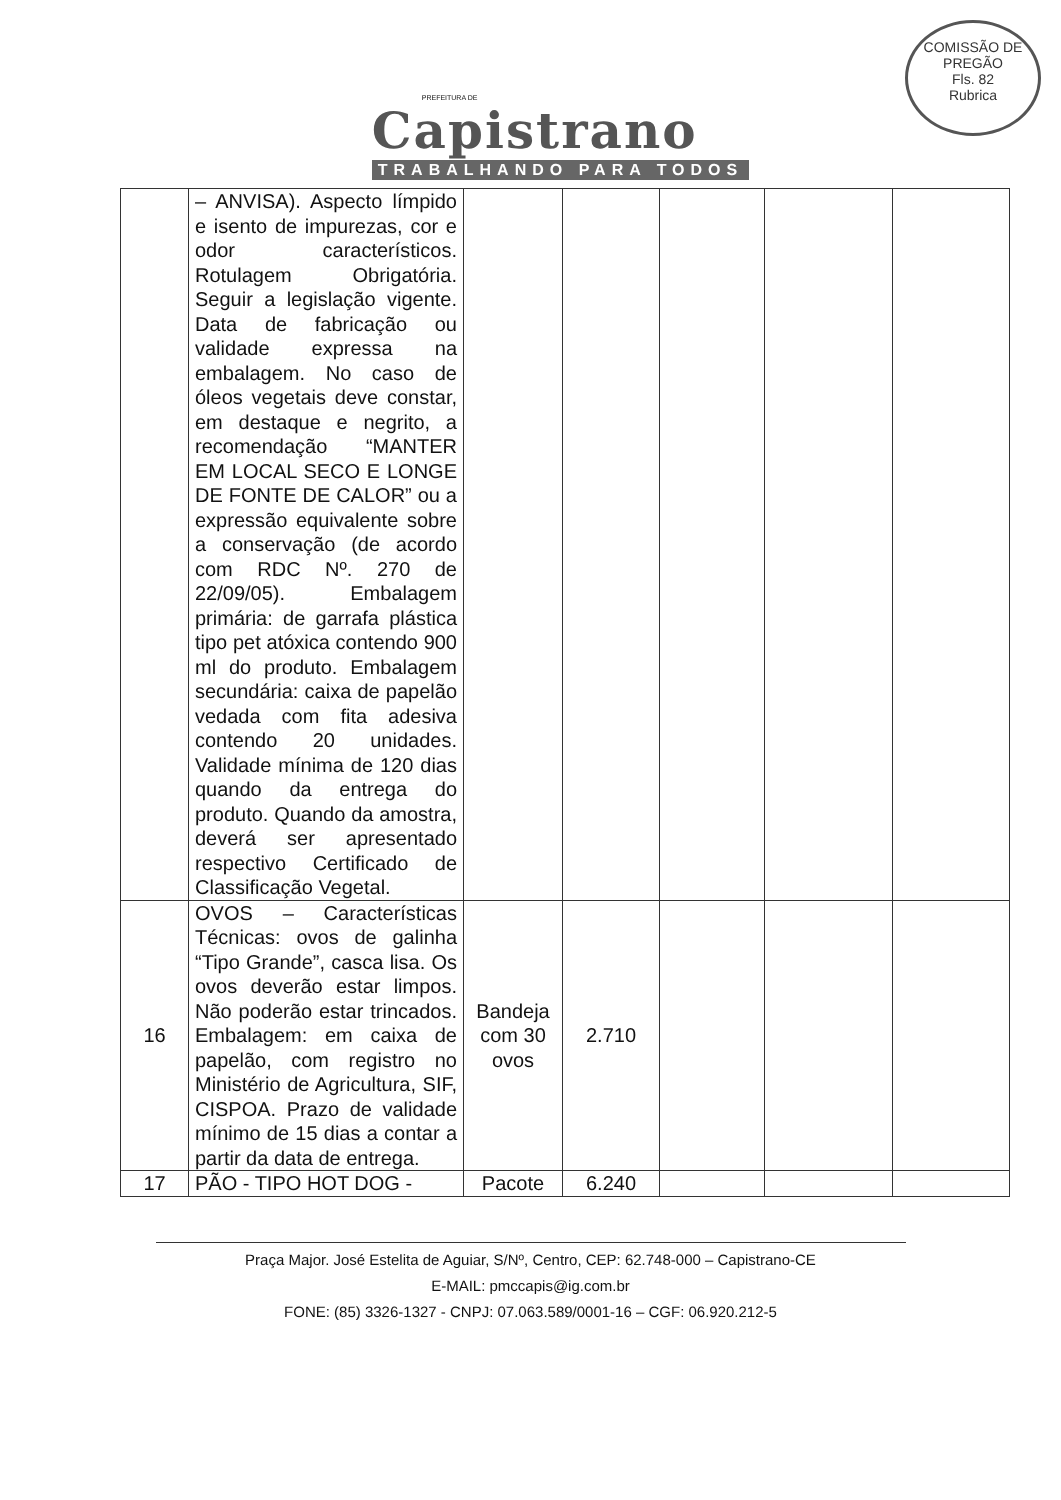PREFEITURA DE
Capistrano
TRABALHANDO PARA TODOS
COMISSÃO DE PREGÃO
Fls. 82
Rubrica
| | – ANVISA). Aspecto límpido e isento de impurezas, cor e odor característicos. Rotulagem Obrigatória. Seguir a legislação vigente. Data de fabricação ou validade expressa na embalagem. No caso de óleos vegetais deve constar, em destaque e negrito, a recomendação “MANTER EM LOCAL SECO E LONGE DE FONTE DE CALOR” ou a expressão equivalente sobre a conservação (de acordo com RDC Nº. 270 de 22/09/05). Embalagem primária: de garrafa plástica tipo pet atóxica contendo 900 ml do produto. Embalagem secundária: caixa de papelão vedada com fita adesiva contendo 20 unidades. Validade mínima de 120 dias quando da entrega do produto. Quando da amostra, deverá ser apresentado respectivo Certificado de Classificação Vegetal. | | | | | |
| 16 | OVOS – Características Técnicas: ovos de galinha “Tipo Grande”, casca lisa. Os ovos deverão estar limpos. Não poderão estar trincados. Embalagem: em caixa de papelão, com registro no Ministério de Agricultura, SIF, CISPOA. Prazo de validade mínimo de 15 dias a contar a partir da data de entrega. | Bandeja com 30 ovos | 2.710 | | | |
| 17 | PÃO - TIPO HOT DOG - | Pacote | 6.240 | | | |
Praça Major. José Estelita de Aguiar, S/Nº, Centro, CEP: 62.748-000 – Capistrano-CE
E-MAIL: pmccapis@ig.com.br
FONE: (85) 3326-1327 - CNPJ: 07.063.589/0001-16 – CGF: 06.920.212-5